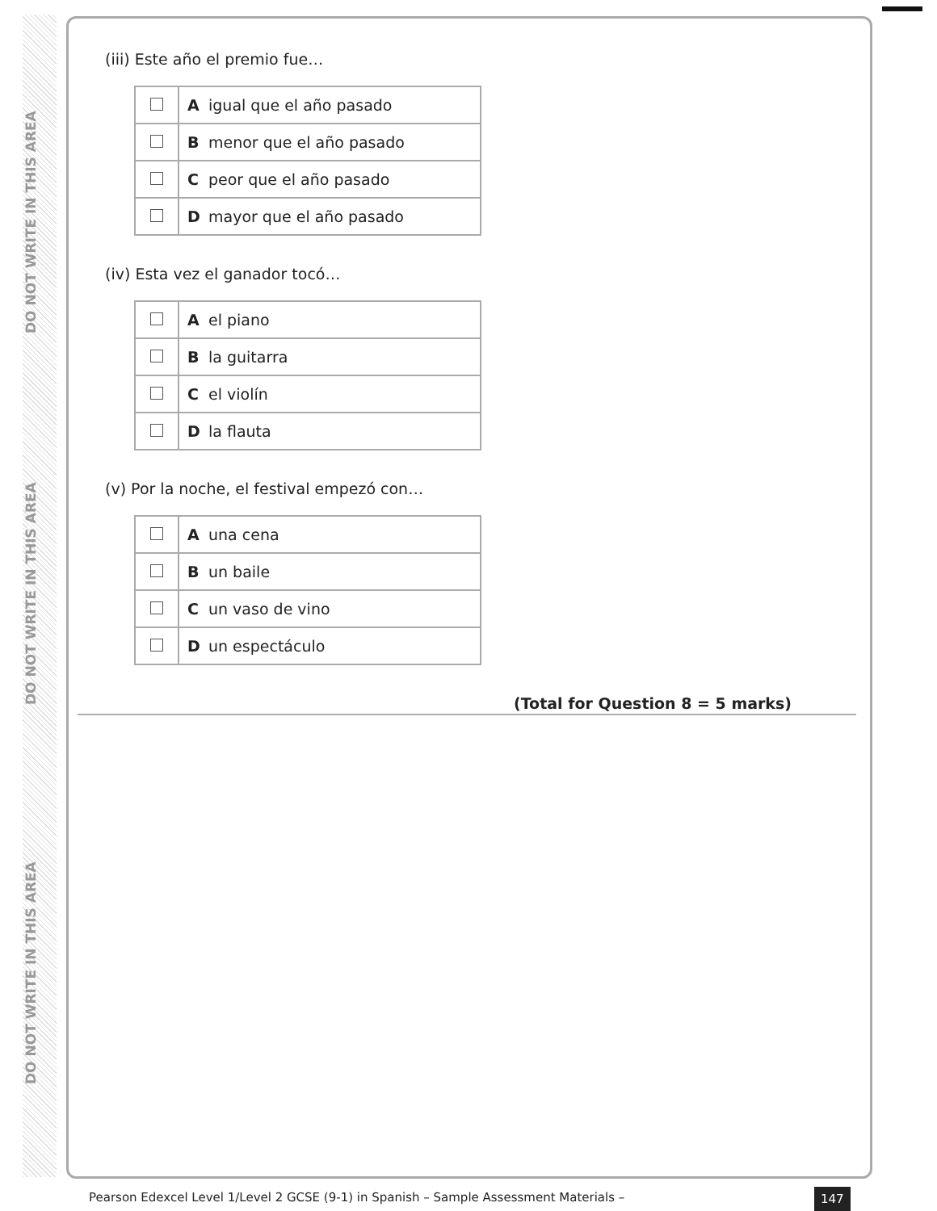DO NOT WRITE IN THIS AREA
DO NOT WRITE IN THIS AREA
DO NOT WRITE IN THIS AREA
(iii) Este año el premio fue…
| | A | igual que el año pasado |
| | B | menor que el año pasado |
| | C | peor que el año pasado |
| | D | mayor que el año pasado |
(iv) Esta vez el ganador tocó…
| | A | el piano |
| | B | la guitarra |
| | C | el violín |
| | D | la flauta |
(v) Por la noche, el festival empezó con…
| | A | una cena |
| | B | un baile |
| | C | un vaso de vino |
| | D | un espectáculo |
(Total for Question 8 = 5 marks)
Pearson Edexcel Level 1/Level 2 GCSE (9-1) in Spanish – Sample Assessment Materials –
147